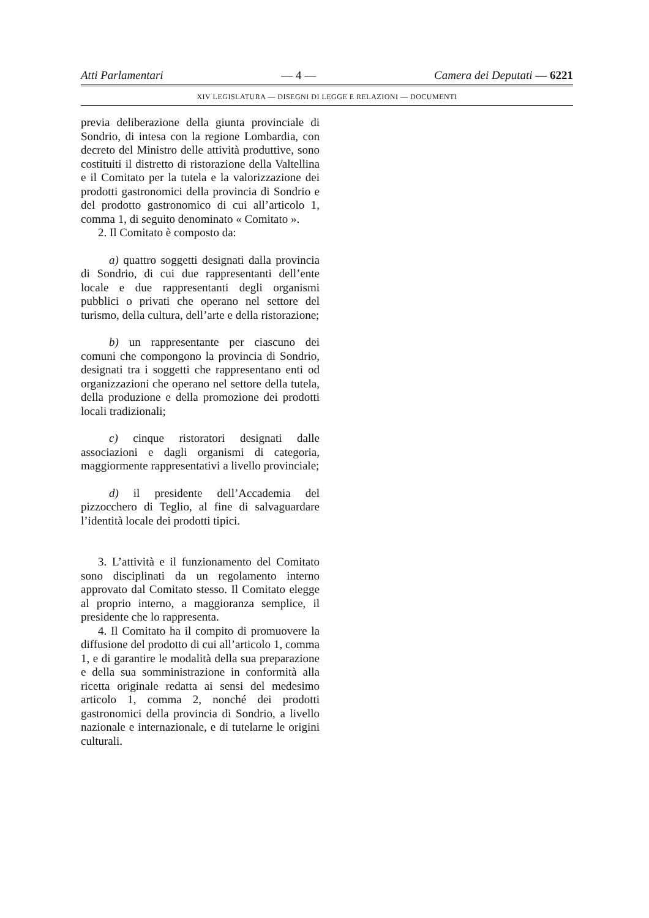Atti Parlamentari — 4 — Camera dei Deputati — 6221
XIV LEGISLATURA — DISEGNI DI LEGGE E RELAZIONI — DOCUMENTI
previa deliberazione della giunta provinciale di Sondrio, di intesa con la regione Lombardia, con decreto del Ministro delle attività produttive, sono costituiti il distretto di ristorazione della Valtellina e il Comitato per la tutela e la valorizzazione dei prodotti gastronomici della provincia di Sondrio e del prodotto gastronomico di cui all’articolo 1, comma 1, di seguito denominato « Comitato ».
2. Il Comitato è composto da:
a) quattro soggetti designati dalla provincia di Sondrio, di cui due rappresentanti dell’ente locale e due rappresentanti degli organismi pubblici o privati che operano nel settore del turismo, della cultura, dell’arte e della ristorazione;
b) un rappresentante per ciascuno dei comuni che compongono la provincia di Sondrio, designati tra i soggetti che rappresentano enti od organizzazioni che operano nel settore della tutela, della produzione e della promozione dei prodotti locali tradizionali;
c) cinque ristoratori designati dalle associazioni e dagli organismi di categoria, maggiormente rappresentativi a livello provinciale;
d) il presidente dell’Accademia del pizzocchero di Teglio, al fine di salvaguardare l’identità locale dei prodotti tipici.
3. L’attività e il funzionamento del Comitato sono disciplinati da un regolamento interno approvato dal Comitato stesso. Il Comitato elegge al proprio interno, a maggioranza semplice, il presidente che lo rappresenta.
4. Il Comitato ha il compito di promuovere la diffusione del prodotto di cui all’articolo 1, comma 1, e di garantire le modalità della sua preparazione e della sua somministrazione in conformità alla ricetta originale redatta ai sensi del medesimo articolo 1, comma 2, nonché dei prodotti gastronomici della provincia di Sondrio, a livello nazionale e internazionale, e di tutelarne le origini culturali.